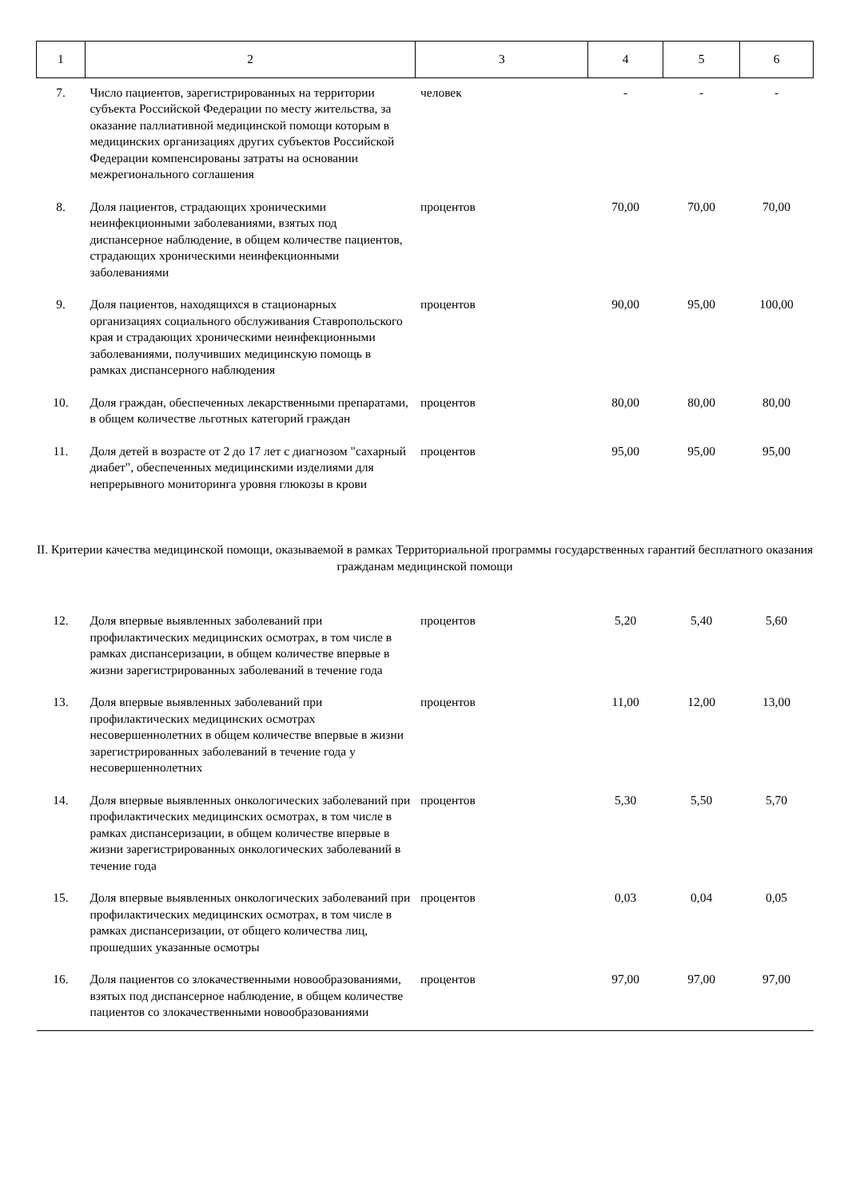| 1 | 2 | 3 | 4 | 5 | 6 |
| 7. | Число пациентов, зарегистрированных на территории субъекта Российской Федерации по месту жительства, за оказание паллиативной медицинской помощи которым в медицинских организациях других субъектов Российской Федерации компенсированы затраты на основании межрегионального соглашения | человек | - | - | - |
| 8. | Доля пациентов, страдающих хроническими неинфекционными заболеваниями, взятых под диспансерное наблюдение, в общем количестве пациентов, страдающих хроническими неинфекционными заболеваниями | процентов | 70,00 | 70,00 | 70,00 |
| 9. | Доля пациентов, находящихся в стационарных организациях социального обслуживания Ставропольского края и страдающих хроническими неинфекционными заболеваниями, получивших медицинскую помощь в рамках диспансерного наблюдения | процентов | 90,00 | 95,00 | 100,00 |
| 10. | Доля граждан, обеспеченных лекарственными препаратами, в общем количестве льготных категорий граждан | процентов | 80,00 | 80,00 | 80,00 |
| 11. | Доля детей в возрасте от 2 до 17 лет с диагнозом "сахарный диабет", обеспеченных медицинскими изделиями для непрерывного мониторинга уровня глюкозы в крови | процентов | 95,00 | 95,00 | 95,00 |
| II. Критерии качества медицинской помощи, оказываемой в рамках Территориальной программы государственных гарантий бесплатного оказания гражданам медицинской помощи | | | | | |
| 12. | Доля впервые выявленных заболеваний при профилактических медицинских осмотрах, в том числе в рамках диспансеризации, в общем количестве впервые в жизни зарегистрированных заболеваний в течение года | процентов | 5,20 | 5,40 | 5,60 |
| 13. | Доля впервые выявленных заболеваний при профилактических медицинских осмотрах несовершеннолетних в общем количестве впервые в жизни зарегистрированных заболеваний в течение года у несовершеннолетних | процентов | 11,00 | 12,00 | 13,00 |
| 14. | Доля впервые выявленных онкологических заболеваний при профилактических медицинских осмотрах, в том числе в рамках диспансеризации, в общем количестве впервые в жизни зарегистрированных онкологических заболеваний в течение года | процентов | 5,30 | 5,50 | 5,70 |
| 15. | Доля впервые выявленных онкологических заболеваний при профилактических медицинских осмотрах, в том числе в рамках диспансеризации, от общего количества лиц, прошедших указанные осмотры | процентов | 0,03 | 0,04 | 0,05 |
| 16. | Доля пациентов со злокачественными новообразованиями, взятых под диспансерное наблюдение, в общем количестве пациентов со злокачественными новообразованиями | процентов | 97,00 | 97,00 | 97,00 |